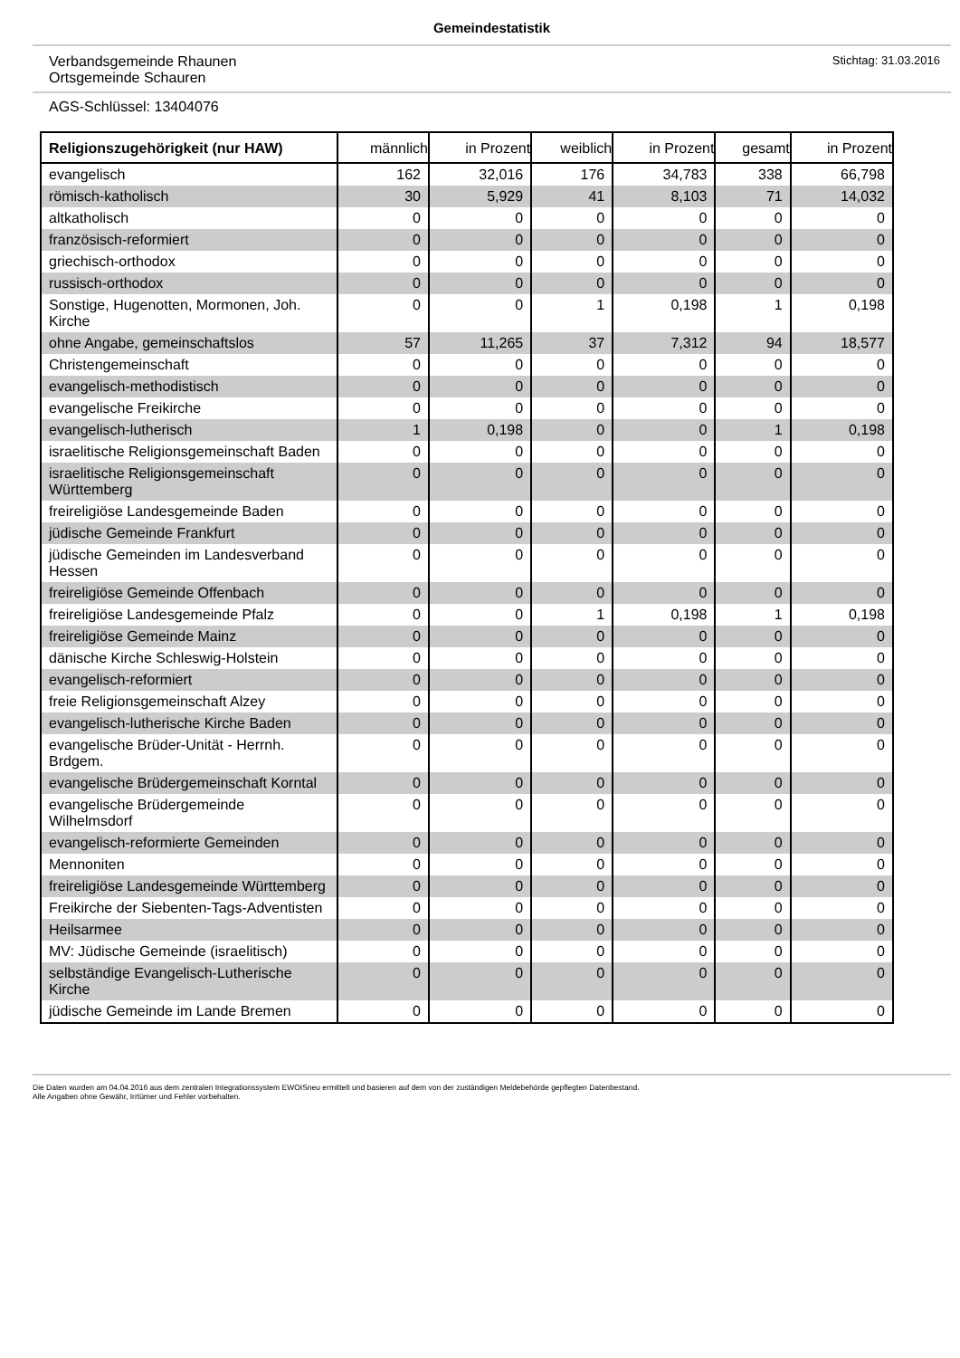Gemeindestatistik
Verbandsgemeinde Rhaunen
Ortsgemeinde Schauren
Stichtag: 31.03.2016
AGS-Schlüssel: 13404076
| Religionszugehörigkeit (nur HAW) | männlich | in Prozent | weiblich | in Prozent | gesamt | in Prozent |
| --- | --- | --- | --- | --- | --- | --- |
| evangelisch | 162 | 32,016 | 176 | 34,783 | 338 | 66,798 |
| römisch-katholisch | 30 | 5,929 | 41 | 8,103 | 71 | 14,032 |
| altkatholisch | 0 | 0 | 0 | 0 | 0 | 0 |
| französisch-reformiert | 0 | 0 | 0 | 0 | 0 | 0 |
| griechisch-orthodox | 0 | 0 | 0 | 0 | 0 | 0 |
| russisch-orthodox | 0 | 0 | 0 | 0 | 0 | 0 |
| Sonstige, Hugenotten, Mormonen, Joh. Kirche | 0 | 0 | 1 | 0,198 | 1 | 0,198 |
| ohne Angabe, gemeinschaftslos | 57 | 11,265 | 37 | 7,312 | 94 | 18,577 |
| Christengemeinschaft | 0 | 0 | 0 | 0 | 0 | 0 |
| evangelisch-methodistisch | 0 | 0 | 0 | 0 | 0 | 0 |
| evangelische Freikirche | 0 | 0 | 0 | 0 | 0 | 0 |
| evangelisch-lutherisch | 1 | 0,198 | 0 | 0 | 1 | 0,198 |
| israelitische Religionsgemeinschaft Baden | 0 | 0 | 0 | 0 | 0 | 0 |
| israelitische Religionsgemeinschaft Württemberg | 0 | 0 | 0 | 0 | 0 | 0 |
| freireligiöse Landesgemeinde Baden | 0 | 0 | 0 | 0 | 0 | 0 |
| jüdische Gemeinde Frankfurt | 0 | 0 | 0 | 0 | 0 | 0 |
| jüdische Gemeinden im Landesverband Hessen | 0 | 0 | 0 | 0 | 0 | 0 |
| freireligiöse Gemeinde Offenbach | 0 | 0 | 0 | 0 | 0 | 0 |
| freireligiöse Landesgemeinde Pfalz | 0 | 0 | 1 | 0,198 | 1 | 0,198 |
| freireligiöse Gemeinde Mainz | 0 | 0 | 0 | 0 | 0 | 0 |
| dänische Kirche Schleswig-Holstein | 0 | 0 | 0 | 0 | 0 | 0 |
| evangelisch-reformiert | 0 | 0 | 0 | 0 | 0 | 0 |
| freie Religionsgemeinschaft Alzey | 0 | 0 | 0 | 0 | 0 | 0 |
| evangelisch-lutherische Kirche Baden | 0 | 0 | 0 | 0 | 0 | 0 |
| evangelische Brüder-Unität - Herrnh. Brdgem. | 0 | 0 | 0 | 0 | 0 | 0 |
| evangelische Brüdergemeinschaft Korntal | 0 | 0 | 0 | 0 | 0 | 0 |
| evangelische Brüdergemeinde Wilhelmsdorf | 0 | 0 | 0 | 0 | 0 | 0 |
| evangelisch-reformierte Gemeinden | 0 | 0 | 0 | 0 | 0 | 0 |
| Mennoniten | 0 | 0 | 0 | 0 | 0 | 0 |
| freireligiöse Landesgemeinde Württemberg | 0 | 0 | 0 | 0 | 0 | 0 |
| Freikirche der Siebenten-Tags-Adventisten | 0 | 0 | 0 | 0 | 0 | 0 |
| Heilsarmee | 0 | 0 | 0 | 0 | 0 | 0 |
| MV: Jüdische Gemeinde (israelitisch) | 0 | 0 | 0 | 0 | 0 | 0 |
| selbständige Evangelisch-Lutherische Kirche | 0 | 0 | 0 | 0 | 0 | 0 |
| jüdische Gemeinde im Lande Bremen | 0 | 0 | 0 | 0 | 0 | 0 |
Die Daten wurden am 04.04.2016 aus dem zentralen Integrationssystem EWOISneu ermittelt und basieren auf dem von der zuständigen Meldebehörde gepflegten Datenbestand.
Alle Angaben ohne Gewähr, Irrtümer und Fehler vorbehalten.